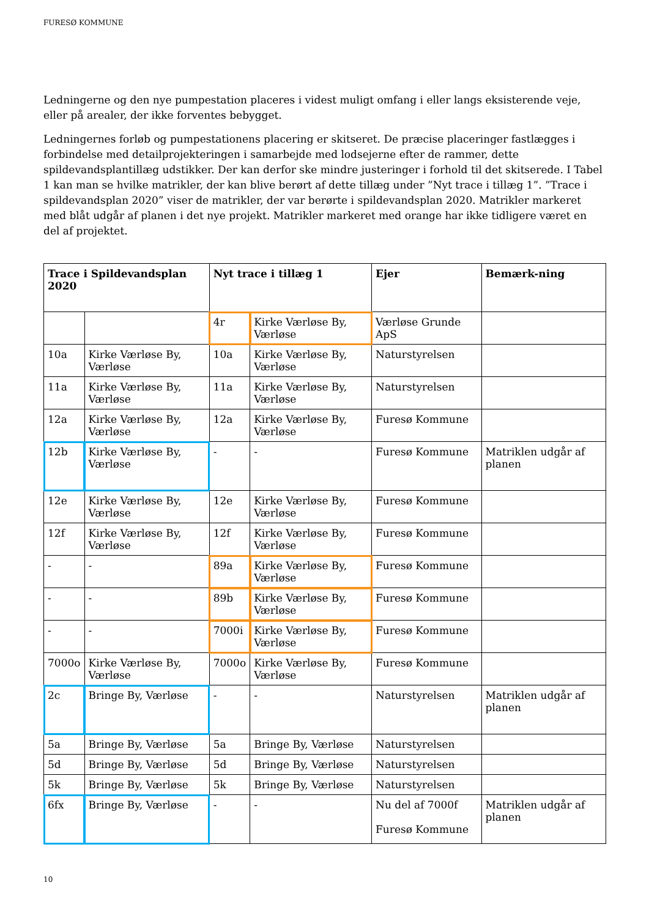FURESØ KOMMUNE
Ledningerne og den nye pumpestation placeres i videst muligt omfang i eller langs eksisterende veje, eller på arealer, der ikke forventes bebygget.
Ledningernes forløb og pumpestationens placering er skitseret. De præcise placeringer fastlægges i forbindelse med detailprojekteringen i samarbejde med lodsejerne efter de rammer, dette spildevandsplantillæg udstikker. Der kan derfor ske mindre justeringer i forhold til det skitserede. I Tabel 1 kan man se hvilke matrikler, der kan blive berørt af dette tillæg under ”Nyt trace i tillæg 1”. ”Trace i spildevandsplan 2020” viser de matrikler, der var berørte i spildevandsplan 2020. Matrikler markeret med blåt udgår af planen i det nye projekt. Matrikler markeret med orange har ikke tidligere været en del af projektet.
| Trace i Spildevandsplan 2020 | | Nyt trace i tillæg 1 | | Ejer | Bemærk-ning |
| --- | --- | --- | --- | --- | --- |
| | | 4r | Kirke Værløse By, Værløse | Værløse Grunde ApS | |
| 10a | Kirke Værløse By, Værløse | 10a | Kirke Værløse By, Værløse | Naturstyrelsen | |
| 11a | Kirke Værløse By, Værløse | 11a | Kirke Værløse By, Værløse | Naturstyrelsen | |
| 12a | Kirke Værløse By, Værløse | 12a | Kirke Værløse By, Værløse | Furesø Kommune | |
| 12b | Kirke Værløse By, Værløse | - | - | Furesø Kommune | Matriklen udgår af planen |
| 12e | Kirke Værløse By, Værløse | 12e | Kirke Værløse By, Værløse | Furesø Kommune | |
| 12f | Kirke Værløse By, Værløse | 12f | Kirke Værløse By, Værløse | Furesø Kommune | |
| - | - | 89a | Kirke Værløse By, Værløse | Furesø Kommune | |
| - | - | 89b | Kirke Værløse By, Værløse | Furesø Kommune | |
| - | - | 7000i | Kirke Værløse By, Værløse | Furesø Kommune | |
| 7000o | Kirke Værløse By, Værløse | 7000o | Kirke Værløse By, Værløse | Furesø Kommune | |
| 2c | Bringe By, Værløse | - | - | Naturstyrelsen | Matriklen udgår af planen |
| 5a | Bringe By, Værløse | 5a | Bringe By, Værløse | Naturstyrelsen | |
| 5d | Bringe By, Værløse | 5d | Bringe By, Værløse | Naturstyrelsen | |
| 5k | Bringe By, Værløse | 5k | Bringe By, Værløse | Naturstyrelsen | |
| 6fx | Bringe By, Værløse | - | - | Nu del af 7000f Furesø Kommune | Matriklen udgår af planen |
10